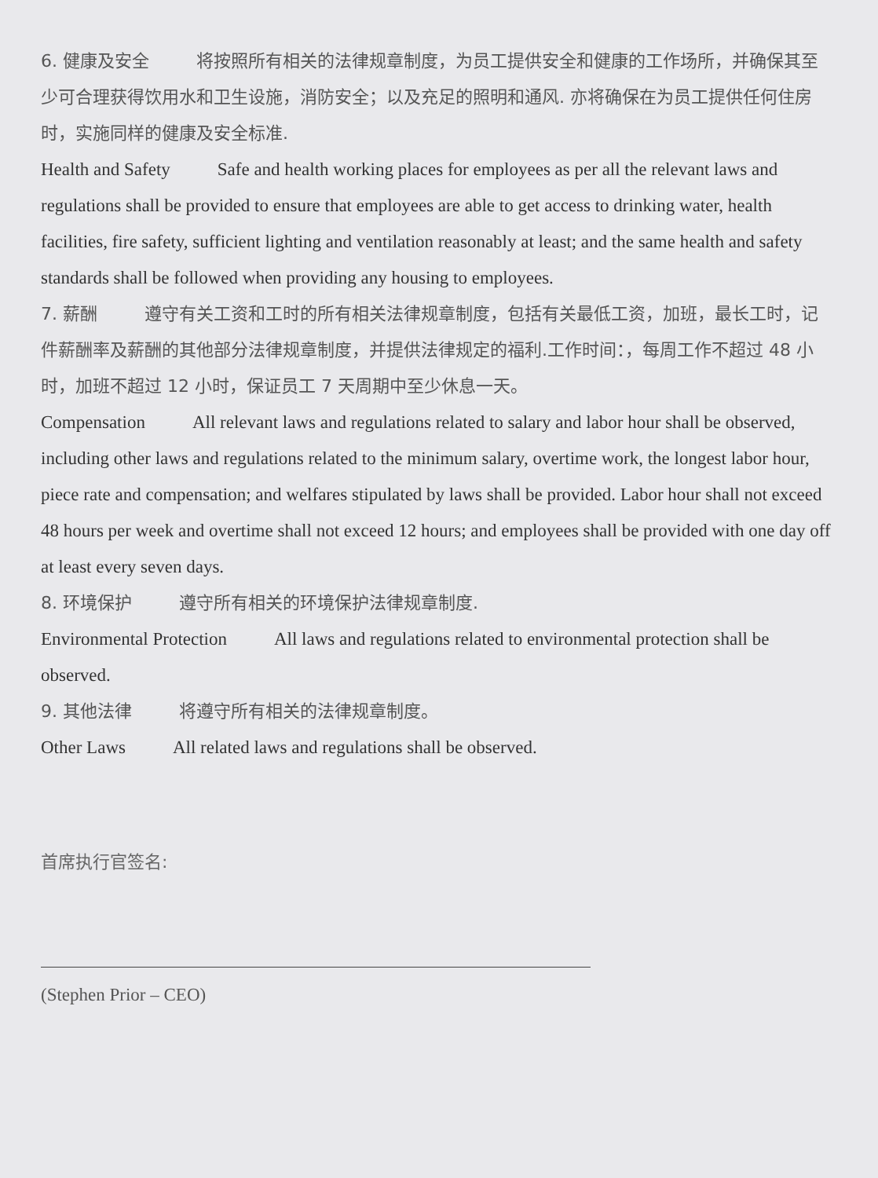6. 健康及安全 将按照所有相关的法律规章制度，为员工提供安全和健康的工作场所，并确保其至少可合理获得饮用水和卫生设施，消防安全；以及充足的照明和通风. 亦将确保在为员工提供任何住房时，实施同样的健康及安全标准.
Health and Safety Safe and health working places for employees as per all the relevant laws and regulations shall be provided to ensure that employees are able to get access to drinking water, health facilities, fire safety, sufficient lighting and ventilation reasonably at least; and the same health and safety standards shall be followed when providing any housing to employees.
7. 薪酬 遵守有关工资和工时的所有相关法律规章制度，包括有关最低工资，加班，最长工时，记件薪酬率及薪酬的其他部分法律规章制度，并提供法律规定的福利.工作时间：，每周工作不超过 48 小时，加班不超过 12 小时，保证员工 7 天周期中至少休息一天。
Compensation All relevant laws and regulations related to salary and labor hour shall be observed, including other laws and regulations related to the minimum salary, overtime work, the longest labor hour, piece rate and compensation; and welfares stipulated by laws shall be provided. Labor hour shall not exceed 48 hours per week and overtime shall not exceed 12 hours; and employees shall be provided with one day off at least every seven days.
8. 环境保护 遵守所有相关的环境保护法律规章制度.
Environmental Protection All laws and regulations related to environmental protection shall be observed.
9. 其他法律 将遵守所有相关的法律规章制度。
Other Laws All related laws and regulations shall be observed.
首席执行官签名:
(Stephen Prior – CEO)